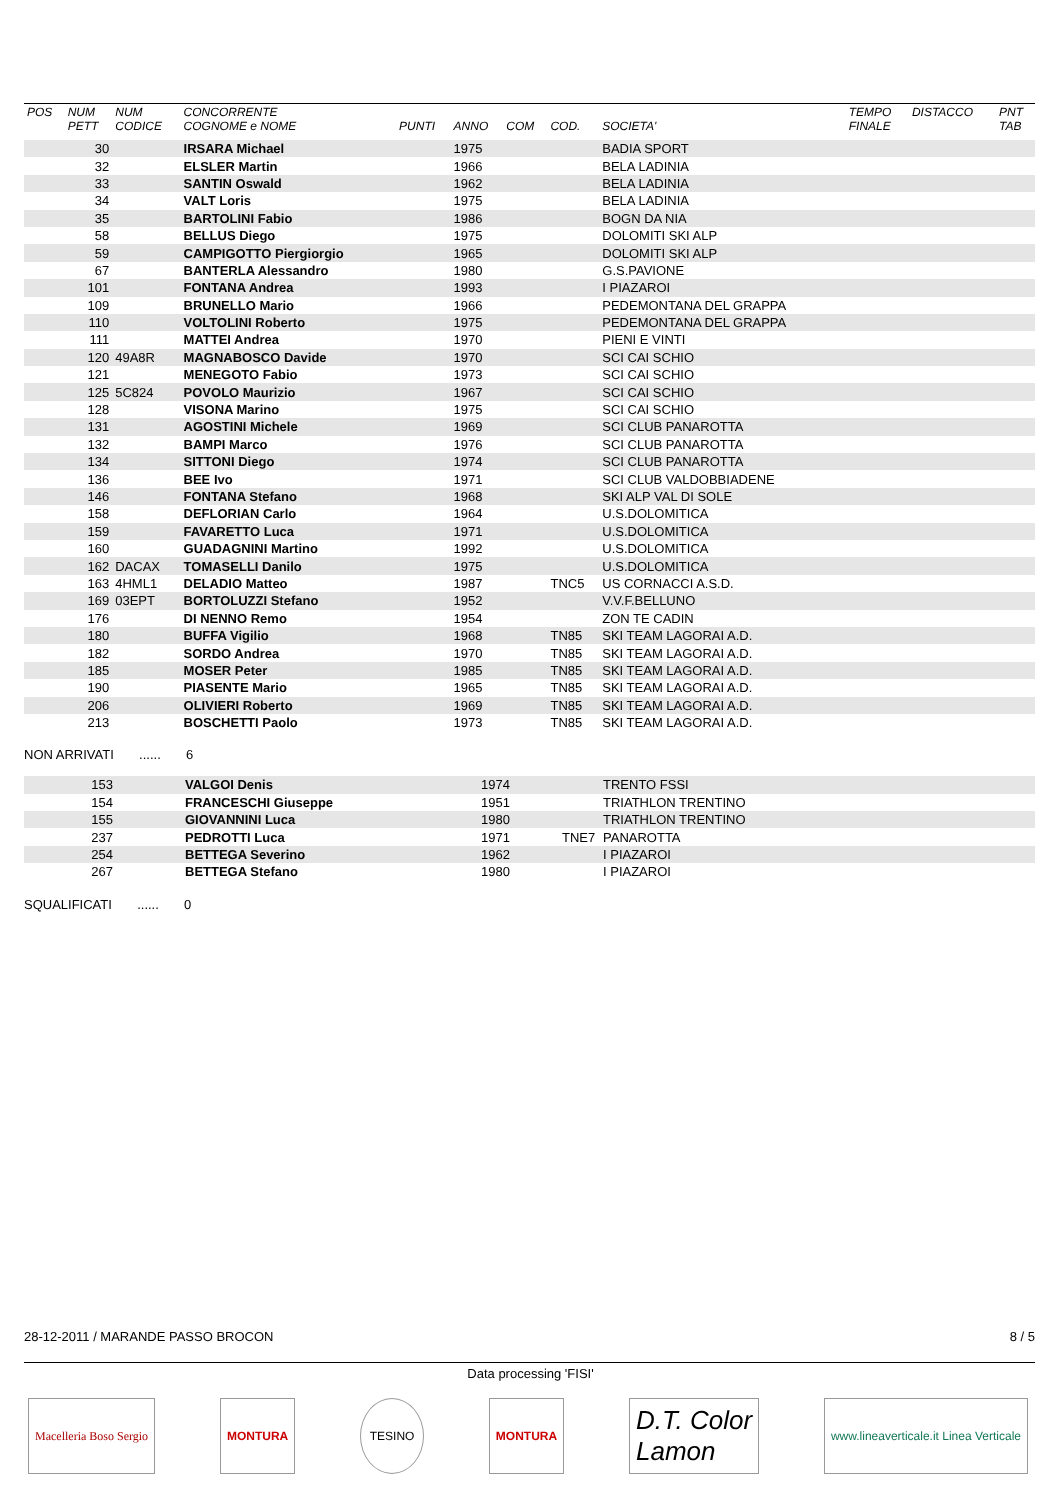| POS | NUM PETT | NUM CODICE | CONCORRENTE COGNOME e NOME | PUNTI | ANNO | COM | COD. | SOCIETA' | TEMPO FINALE | DISTACCO | PNT TAB |
| --- | --- | --- | --- | --- | --- | --- | --- | --- | --- | --- | --- |
| | 30 | | IRSARA Michael | | 1975 | | | BADIA SPORT | | | |
| | 32 | | ELSLER Martin | | 1966 | | | BELA LADINIA | | | |
| | 33 | | SANTIN Oswald | | 1962 | | | BELA LADINIA | | | |
| | 34 | | VALT Loris | | 1975 | | | BELA LADINIA | | | |
| | 35 | | BARTOLINI Fabio | | 1986 | | | BOGN DA NIA | | | |
| | 58 | | BELLUS Diego | | 1975 | | | DOLOMITI SKI ALP | | | |
| | 59 | | CAMPIGOTTO Piergiorgio | | 1965 | | | DOLOMITI SKI ALP | | | |
| | 67 | | BANTERLA Alessandro | | 1980 | | | G.S.PAVIONE | | | |
| | 101 | | FONTANA Andrea | | 1993 | | | I PIAZAROI | | | |
| | 109 | | BRUNELLO Mario | | 1966 | | | PEDEMONTANA DEL GRAPPA | | | |
| | 110 | | VOLTOLINI Roberto | | 1975 | | | PEDEMONTANA DEL GRAPPA | | | |
| | 111 | | MATTEI Andrea | | 1970 | | | PIENI E VINTI | | | |
| | 120 | 49A8R | MAGNABOSCO Davide | | 1970 | | | SCI CAI SCHIO | | | |
| | 121 | | MENEGOTO Fabio | | 1973 | | | SCI CAI SCHIO | | | |
| | 125 | 5C824 | POVOLO Maurizio | | 1967 | | | SCI CAI SCHIO | | | |
| | 128 | | VISONA Marino | | 1975 | | | SCI CAI SCHIO | | | |
| | 131 | | AGOSTINI Michele | | 1969 | | | SCI CLUB PANAROTTA | | | |
| | 132 | | BAMPI Marco | | 1976 | | | SCI CLUB PANAROTTA | | | |
| | 134 | | SITTONI Diego | | 1974 | | | SCI CLUB PANAROTTA | | | |
| | 136 | | BEE Ivo | | 1971 | | | SCI CLUB VALDOBBIADENE | | | |
| | 146 | | FONTANA Stefano | | 1968 | | | SKI ALP VAL DI SOLE | | | |
| | 158 | | DEFLORIAN Carlo | | 1964 | | | U.S.DOLOMITICA | | | |
| | 159 | | FAVARETTO Luca | | 1971 | | | U.S.DOLOMITICA | | | |
| | 160 | | GUADAGNINI Martino | | 1992 | | | U.S.DOLOMITICA | | | |
| | 162 | DACAX | TOMASELLI Danilo | | 1975 | | | U.S.DOLOMITICA | | | |
| | 163 | 4HML1 | DELADIO Matteo | | 1987 | | TNC5 | US CORNACCI A.S.D. | | | |
| | 169 | 03EPT | BORTOLUZZI Stefano | | 1952 | | | V.V.F.BELLUNO | | | |
| | 176 | | DI NENNO Remo | | 1954 | | | ZON TE CADIN | | | |
| | 180 | | BUFFA Vigilio | | 1968 | | TN85 | SKI TEAM LAGORAI A.D. | | | |
| | 182 | | SORDO Andrea | | 1970 | | TN85 | SKI TEAM LAGORAI A.D. | | | |
| | 185 | | MOSER Peter | | 1985 | | TN85 | SKI TEAM LAGORAI A.D. | | | |
| | 190 | | PIASENTE Mario | | 1965 | | TN85 | SKI TEAM LAGORAI A.D. | | | |
| | 206 | | OLIVIERI Roberto | | 1969 | | TN85 | SKI TEAM LAGORAI A.D. | | | |
| | 213 | | BOSCHETTI Paolo | | 1973 | | TN85 | SKI TEAM LAGORAI A.D. | | | |
NON ARRIVATI ...... 6
| | 153 | | VALGOI Denis | 1974 | | TRENTO FSSI |
| | 154 | | FRANCESCHI Giuseppe | 1951 | | TRIATHLON TRENTINO |
| | 155 | | GIOVANNINI Luca | 1980 | | TRIATHLON TRENTINO |
| | 237 | | PEDROTTI Luca | 1971 | TNE7 | PANAROTTA |
| | 254 | | BETTEGA Severino | 1962 | | I PIAZAROI |
| | 267 | | BETTEGA Stefano | 1980 | | I PIAZAROI |
SQUALIFICATI ...... 0
28-12-2011 / MARANDE PASSO BROCON 8 / 5
Data processing 'FISI'
Macelleria Boso Sergio MONTURA TESINO MONTURA
D.T. Color
Lamon
www.lineaverticale.it Linea Verticale